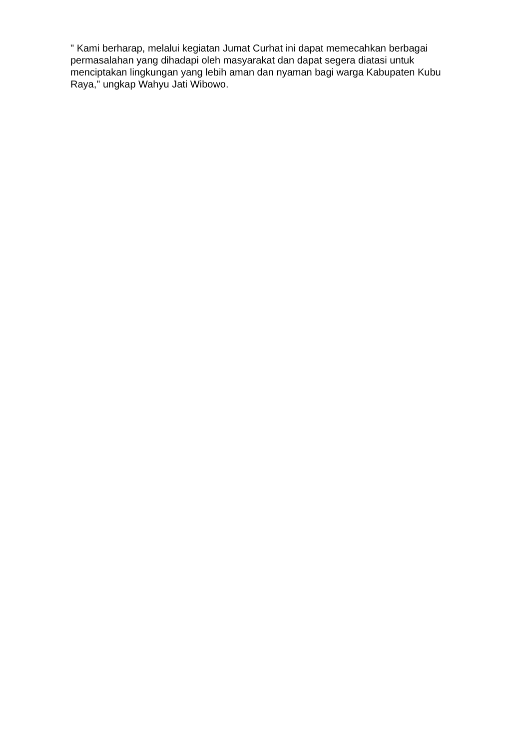" Kami berharap, melalui kegiatan Jumat Curhat ini dapat memecahkan berbagai permasalahan yang dihadapi oleh masyarakat dan dapat segera diatasi untuk menciptakan lingkungan yang lebih aman dan nyaman bagi warga Kabupaten Kubu Raya," ungkap Wahyu Jati Wibowo.